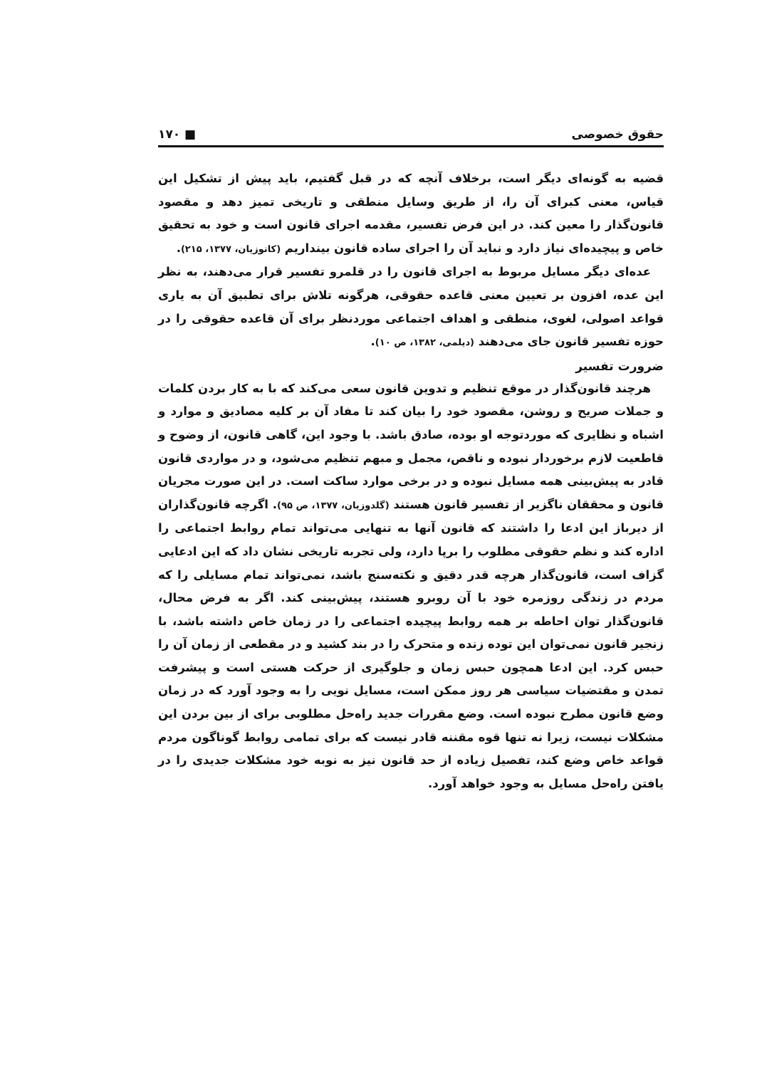حقوق خصوصی ■ ۱۷۰
قضیه به گونه‌ای دیگر است، برخلاف آنچه که در قبل گفتیم، باید پیش از تشکیل این قیاس، معنی کبرای آن را، از طریق وسایل منطقی و تاریخی تمیز دهد و مقصود قانون‌گذار را معین کند. در این فرض تفسیر، مقدمه اجرای قانون است و خود به تحقیق خاص و پیچیده‌ای نیاز دارد و نباید آن را اجرای ساده قانون بینداریم (کاتوزیان، ۱۳۷۷، ۲۱۵).
عده‌ای دیگر مسایل مربوط به اجرای قانون را در قلمرو تفسیر قرار می‌دهند، به نظر این عده، افزون بر تعیین معنی قاعده حقوقی، هرگونه تلاش برای تطبیق آن به یاری قواعد اصولی، لغوی، منطقی و اهداف اجتماعی موردنظر برای آن قاعده حقوقی را در حوزه تفسیر قانون جای می‌دهند (دیلمی، ۱۳۸۲، ص ۱۰).
ضرورت تفسیر
هرچند قانون‌گذار در موقع تنظیم و تدوین قانون سعی می‌کند که با به کار بردن کلمات و جملات صریح و روشن، مقصود خود را بیان کند تا مفاد آن بر کلیه مصادیق و موارد و اشباه و نظایری که موردتوجه او بوده، صادق باشد. با وجود این، گاهی قانون، از وضوح و قاطعیت لازم برخوردار نبوده و ناقص، مجمل و مبهم تنظیم می‌شود، و در مواردی قانون قادر به پیش‌بینی همه مسایل نبوده و در برخی موارد ساکت است. در این صورت مجریان قانون و محققان ناگزیر از تفسیر قانون هستند (گلدوزیان، ۱۳۷۷، ص ۹۵). اگرچه قانون‌گذاران از دیرباز این ادعا را داشتند که قانون آنها به تنهایی می‌تواند تمام روابط اجتماعی را اداره کند و نظم حقوقی مطلوب را برپا دارد، ولی تجربه تاریخی نشان داد که این ادعایی گزاف است، قانون‌گذار هرچه قدر دقیق و نکته‌سنج باشد، نمی‌تواند تمام مسایلی را که مردم در زندگی روزمره خود با آن روبرو هستند، پیش‌بینی کند. اگر به فرض محال، قانون‌گذار توان احاطه بر همه روابط پیچیده اجتماعی را در زمان خاص داشته باشد، با زنجیر قانون نمی‌توان این توده زنده و متحرک را در بند کشید و در مقطعی از زمان آن را حبس کرد. این ادعا همچون حبس زمان و جلوگیری از حرکت هستی است و پیشرفت تمدن و مقتضیات سیاسی هر روز ممکن است، مسایل نویی را به وجود آورد که در زمان وضع قانون مطرح نبوده است. وضع مقررات جدید راه‌حل مطلوبی برای از بین بردن این مشکلات نیست، زیرا نه تنها قوه مقننه قادر نیست که برای تمامی روابط گوناگون مردم قواعد خاص وضع کند، تفصیل زیاده از حد قانون نیز به نوبه خود مشکلات جدیدی را در یافتن راه‌حل مسایل به وجود خواهد آورد.